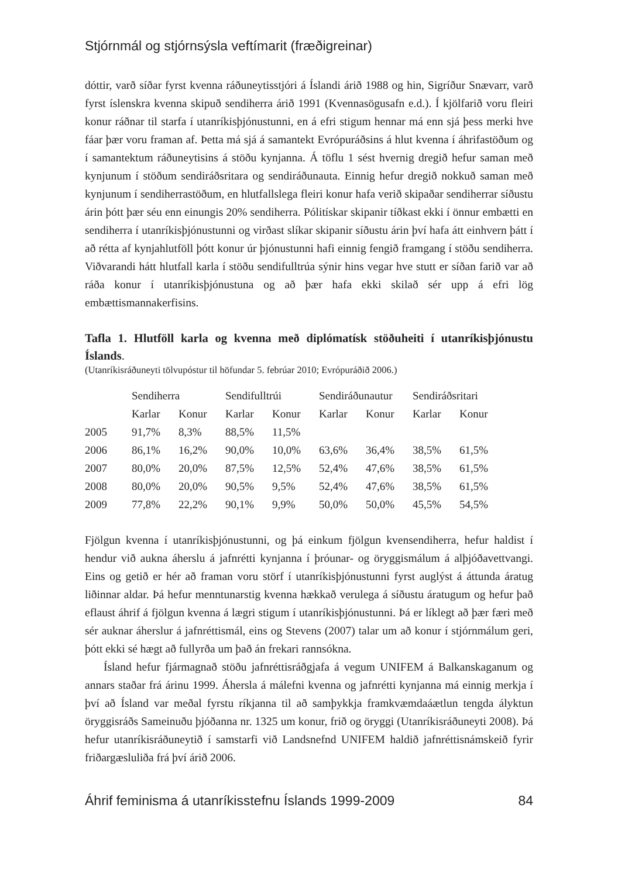Stjórnmál og stjórnsýsla veftímarit (fræðigreinar)
dóttir, varð síðar fyrst kvenna ráðuneytisstjóri á Íslandi árið 1988 og hin, Sigríður Snævarr, varð fyrst íslenskra kvenna skipuð sendiherra árið 1991 (Kvennasögusafn e.d.). Í kjölfarið voru fleiri konur ráðnar til starfa í utanríkisþjónustunni, en á efri stigum hennar má enn sjá þess merki hve fáar þær voru framan af. Þetta má sjá á samantekt Evrópuráðsins á hlut kvenna í áhrifastöðum og í samantektum ráðuneytisins á stöðu kynjanna. Á töflu 1 sést hvernig dregið hefur saman með kynjunum í stöðum sendiráðsritara og sendiráðunauta. Einnig hefur dregið nokkuð saman með kynjunum í sendiherrastöðum, en hlutfallslega fleiri konur hafa verið skipaðar sendiherrar síðustu árin þótt þær séu enn einungis 20% sendi­herra. Pólitískar skipanir tíðkast ekki í önnur embætti en sendiherra í utanríkis­þjónustunni og virðast slíkar skipanir síðustu árin því hafa átt einhvern þátt í að rétta af kynjahlutföll þótt konur úr þjónustunni hafi einnig fengið framgang í stöðu sendiherra. Viðvarandi hátt hlutfall karla í stöðu sendifulltrúa sýnir hins vegar hve stutt er síðan farið var að ráða konur í utanríkisþjónustuna og að þær hafa ekki skilað sér upp á efri lög embættismannakerfisins.
Tafla 1. Hlutföll karla og kvenna með diplómatísk stöðuheiti í utanríkis­þjónustu Íslands.
(Utanríkisráðuneyti tölvupóstur til höfundar 5. febrúar 2010; Evrópuráðið 2006.)
| | Sendiherra | | Sendifulltrúi | | Sendiráðunautur | | Sendiráðsritari | |
| --- | --- | --- | --- | --- | --- | --- | --- | --- |
| | Karlar | Konur | Karlar | Konur | Karlar | Konur | Karlar | Konur |
| 2005 | 91,7% | 8,3% | 88,5% | 11,5% | | | | |
| 2006 | 86,1% | 16,2% | 90,0% | 10,0% | 63,6% | 36,4% | 38,5% | 61,5% |
| 2007 | 80,0% | 20,0% | 87,5% | 12,5% | 52,4% | 47,6% | 38,5% | 61,5% |
| 2008 | 80,0% | 20,0% | 90,5% | 9,5% | 52,4% | 47,6% | 38,5% | 61,5% |
| 2009 | 77,8% | 22,2% | 90,1% | 9,9% | 50,0% | 50,0% | 45,5% | 54,5% |
Fjölgun kvenna í utanríkisþjónustunni, og þá einkum fjölgun kvensendiherra, hefur haldist í hendur við aukna áherslu á jafnrétti kynjanna í þróunar- og öryggis­málum á alþjóðavettvangi. Eins og getið er hér að framan voru störf í utanríkis­þjónustunni fyrst auglýst á áttunda áratug liðinnar aldar. Þá hefur menntunarstig kvenna hækkað verulega á síðustu áratugum og hefur það eflaust áhrif á fjölgun kvenna á lægri stigum í utanríkisþjónustunni. Þá er líklegt að þær færi með sér auknar áherslur á jafnréttismál, eins og Stevens (2007) talar um að konur í stjórnmálum geri, þótt ekki sé hægt að fullyrða um það án frekari rannsókna.
Ísland hefur fjármagnað stöðu jafnréttisráðgjafa á vegum UNIFEM á Balkan­skaganum og annars staðar frá árinu 1999. Áhersla á málefni kvenna og jafnrétti kynjanna má einnig merkja í því að Ísland var meðal fyrstu ríkjanna til að samþykkja framkvæmdaáætlun tengda ályktun öryggisráðs Sameinuðu þjóðanna nr. 1325 um konur, frið og öryggi (Utanríkisráðuneyti 2008). Þá hefur utanríkis­ráðuneytið í samstarfi við Landsnefnd UNIFEM haldið jafnréttisnámskeið fyrir friðargæsluliða frá því árið 2006.
Áhrif feminisma á utanríkisstefnu Íslands 1999-2009 84